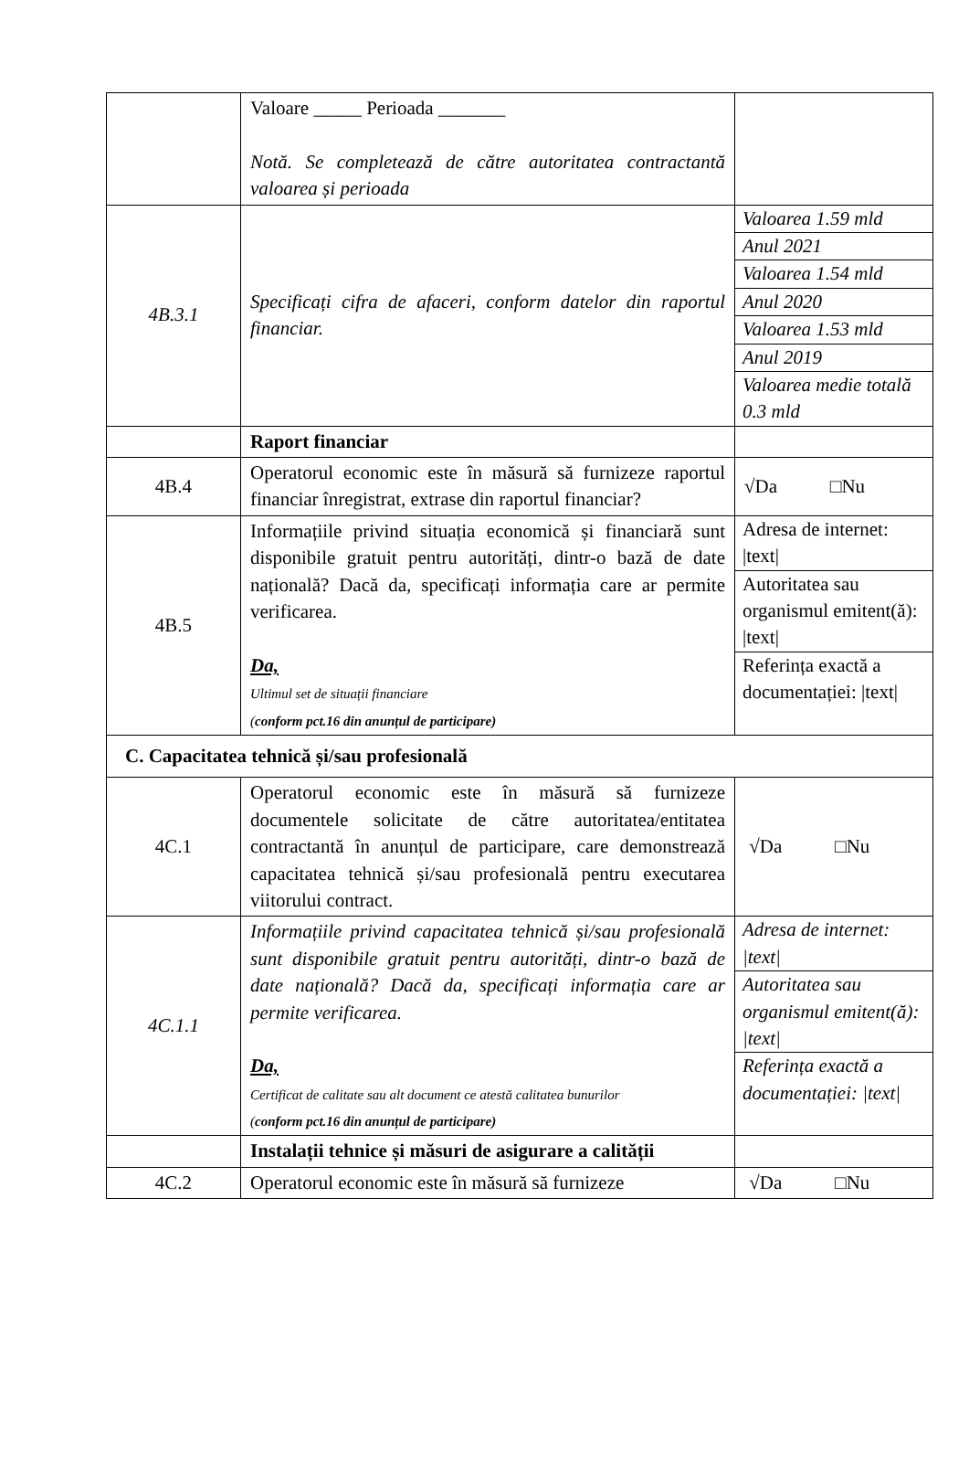| | Valoare _____ Perioada _______ Notă. Se completează de către autoritatea contractantă valoarea și perioada | |
| 4B.3.1 | Specificați cifra de afaceri, conform datelor din raportul financiar. | / Valoarea 1.59 mld / / Anul 2021 / / Valoarea 1.54 mld / / Anul 2020 / / Valoarea 1.53 mld / / Anul 2019 / / Valoarea medie totală 0.3 mld / |
| | Raport financiar | |
| 4B.4 | Operatorul economic este în măsură să furnizeze raportul financiar înregistrat, extrase din raportul financiar? | √Da □Nu |
| 4B.5 | Informațiile privind situația economică și financiară sunt disponibile gratuit pentru autorități, dintr-o bază de date națională? Dacă da, specificați informația care ar permite verificarea. Da, Ultimul set de situații financiare ( conform pct.16 din anunțul de participare) | / Adresa de internet: /text/ / / Autoritatea sau organismul emitent(ă): /text/ / / Referința exactă a documentației: /text/ / |
| C. Capacitatea tehnică și/sau profesională | | |
| 4C.1 | Operatorul economic este în măsură să furnizeze documentele solicitate de către autoritatea/entitatea contractantă în anunțul de participare, care demonstrează capacitatea tehnică și/sau profesională pentru executarea viitorului contract. | √Da □Nu |
| 4C.1.1 | Informațiile privind capacitatea tehnică și/sau profesională sunt disponibile gratuit pentru autorități, dintr-o bază de date națională? Dacă da, specificați informația care ar permite verificarea. Da, Certificat de calitate sau alt document ce atestă calitatea bunurilor ( conform pct.16 din anunțul de participare) | / Adresa de internet: /text/ / / Autoritatea sau organismul emitent(ă): /text/ / / Referința exactă a documentației: /text/ / |
| | Instalații tehnice și măsuri de asigurare a calității | |
| 4C.2 | Operatorul economic este în măsură să furnizeze | √Da □Nu |